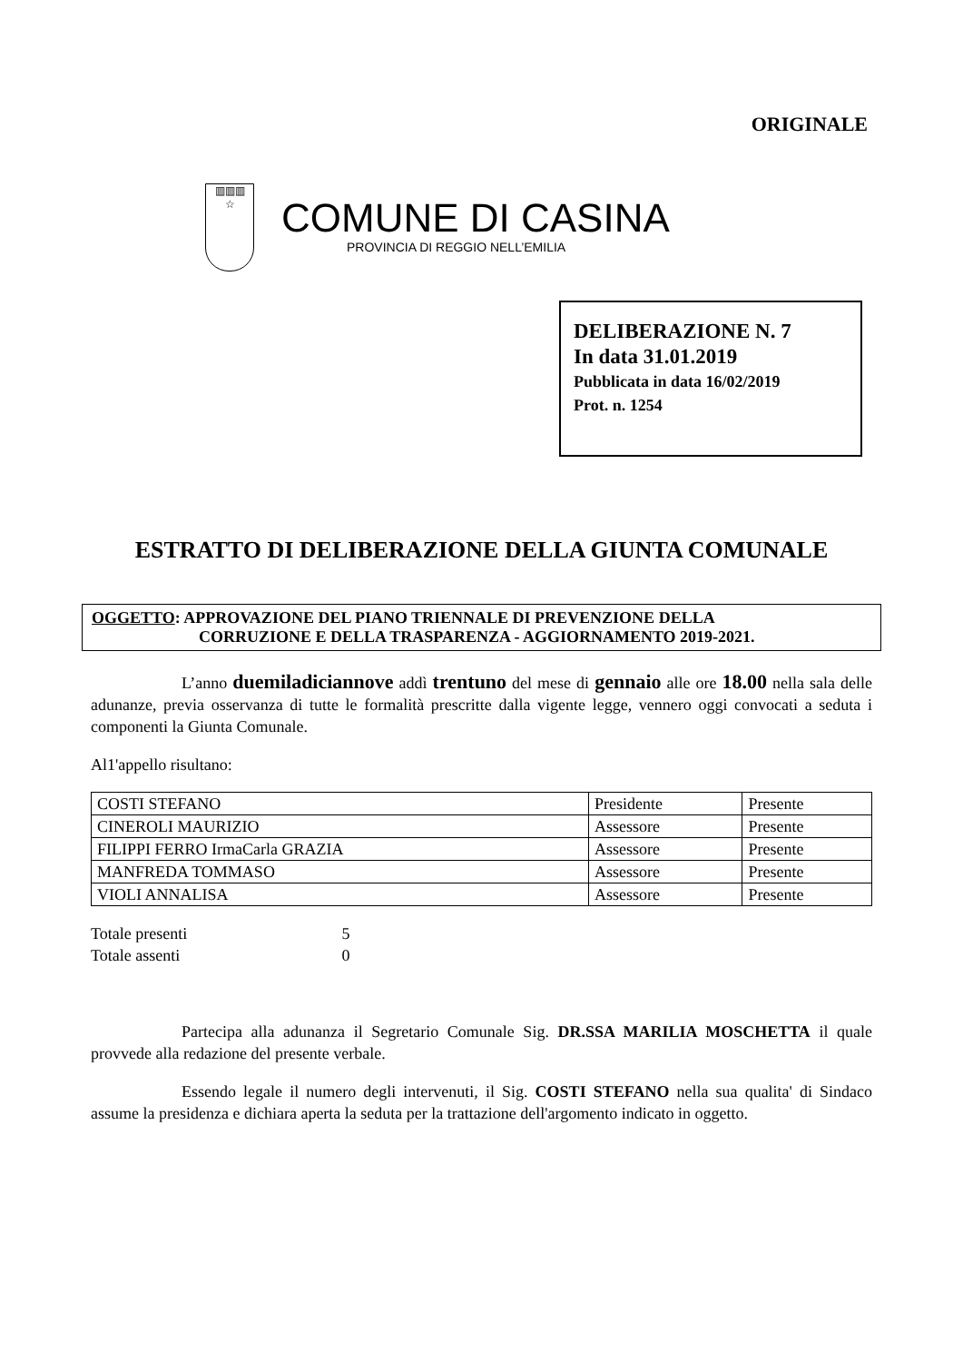ORIGINALE
▥▥▥
☆
COMUNE DI CASINA
PROVINCIA DI REGGIO NELL’EMILIA
DELIBERAZIONE N. 7
In data 31.01.2019
Pubblicata in data 16/02/2019
Prot. n. 1254
ESTRATTO DI DELIBERAZIONE DELLA GIUNTA COMUNALE
OGGETTO: APPROVAZIONE DEL PIANO TRIENNALE DI PREVENZIONE DELLA
CORRUZIONE E DELLA TRASPARENZA - AGGIORNAMENTO 2019-2021.
L’anno duemiladiciannove addì trentuno del mese di gennaio alle ore 18.00 nella sala delle adunanze, previa osservanza di tutte le formalità prescritte dalla vigente legge, vennero oggi convocati a seduta i componenti la Giunta Comunale.
Al1'appello risultano:
| COSTI STEFANO | Presidente | Presente |
| CINEROLI MAURIZIO | Assessore | Presente |
| FILIPPI FERRO IrmaCarla GRAZIA | Assessore | Presente |
| MANFREDA TOMMASO | Assessore | Presente |
| VIOLI ANNALISA | Assessore | Presente |
| Totale presenti | 5 |
| Totale assenti | 0 |
Partecipa alla adunanza il Segretario Comunale Sig. DR.SSA MARILIA MOSCHETTA il quale provvede alla redazione del presente verbale.
Essendo legale il numero degli intervenuti, il Sig. COSTI STEFANO nella sua qualita' di Sindaco assume la presidenza e dichiara aperta la seduta per la trattazione dell'argomento indicato in oggetto.